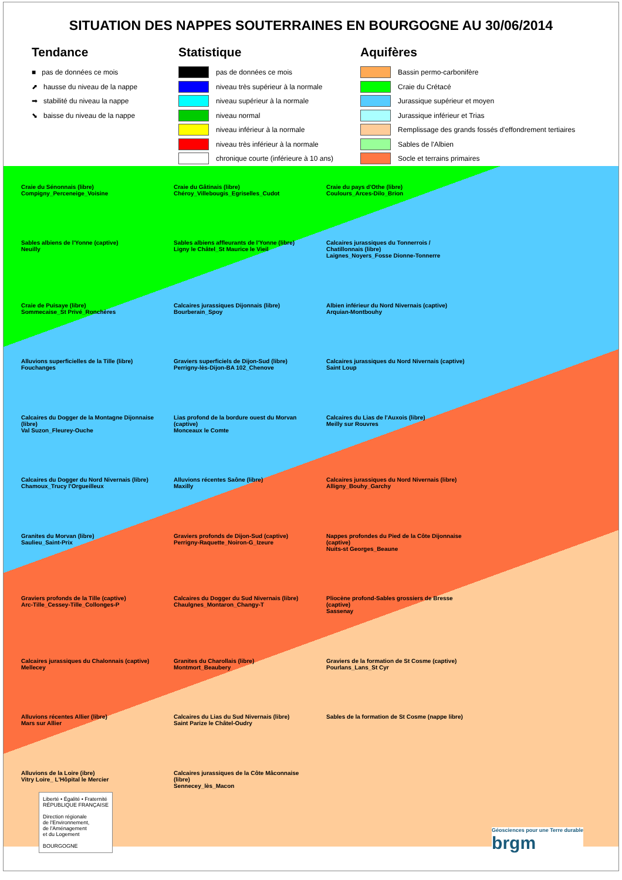SITUATION DES NAPPES SOUTERRAINES EN BOURGOGNE AU 30/06/2014
Tendance
■ pas de données ce mois
⬈ hausse du niveau de la nappe
➡ stabilité du niveau la nappe
⬊ baisse du niveau de la nappe
Statistique
pas de données ce mois
niveau très supérieur à la normale
niveau supérieur à la normale
niveau normal
niveau inférieur à la normale
niveau très inférieur à la normale
chronique courte (inférieure à 10 ans)
Aquifères
Bassin permo-carbonifère
Craie du Crétacé
Jurassique supérieur et moyen
Jurassique inférieur et Trias
Remplissage des grands fossés d'effondrement tertiaires
Sables de l'Albien
Socle et terrains primaires
Craie du Sénonnais (libre)
Compigny_Perceneige_Voisine
Craie du Gâtinais (libre)
Chéroy_Villebougis_Egriselles_Cudot
Craie du pays d'Othe (libre)
Coulours_Arces-Dilo_Brion
Sables albiens de l'Yonne (captive)
Neuilly
Sables albiens affleurants de l'Yonne (libre)
Ligny le Châtel_St Maurice le Vieil
Calcaires jurassiques du Tonnerrois / Chatillonnais (libre)
Laignes_Noyers_Fosse Dionne-Tonnerre
Craie de Puisaye (libre)
Sommecaise_St Privé_Ronchères
Calcaires jurassiques Dijonnais (libre)
Bourberain_Spoy
Albien inférieur du Nord Nivernais (captive)
Arquian-Montbouhy
Alluvions superficielles de la Tille (libre)
Fouchanges
Graviers superficiels de Dijon-Sud (libre)
Perrigny-lès-Dijon-BA 102_Chenove
Calcaires jurassiques du Nord Nivernais (captive)
Saint Loup
Calcaires du Dogger de la Montagne Dijonnaise (libre)
Val Suzon_Fleurey-Ouche
Lias profond de la bordure ouest du Morvan (captive)
Monceaux le Comte
Calcaires du Lias de l'Auxois (libre)
Meilly sur Rouvres
Calcaires du Dogger du Nord Nivernais (libre)
Chamoux_Trucy l'Orgueilleux
Alluvions récentes Saône (libre)
Maxilly
Calcaires jurassiques du Nord Nivernais (libre)
Alligny_Bouhy_Garchy
Granites du Morvan (libre)
Saulieu_Saint-Prix
Graviers profonds de Dijon-Sud (captive)
Perrigny-Raquette_Noiron-G_Izeure
Nappes profondes du Pied de la Côte Dijonnaise (captive)
Nuits-st Georges_Beaune
Graviers profonds de la Tille (captive)
Arc-Tille_Cessey-Tille_Collonges-P
Calcaires du Dogger du Sud Nivernais (libre)
Chaulgnes_Montaron_Changy-T
Pliocène profond-Sables grossiers de Bresse (captive)
Sassenay
Calcaires jurassiques du Chalonnais (captive)
Mellecey
Granites du Charollais (libre)
Montmort_Beaubery
Graviers de la formation de St Cosme (captive)
Pourlans_Lans_St Cyr
Alluvions récentes Allier (libre)
Mars sur Allier
Calcaires du Lias du Sud Nivernais (libre)
Saint Parize le Châtel-Oudry
Sables de la formation de St Cosme (nappe libre)
Alluvions de la Loire (ibre)
Vitry Loire_ L'Hôpital le Mercier
Calcaires jurassiques de la Côte Mâconnaise (libre)
Sennecey_lès_Macon
Liberté • Égalité • Fraternité
RÉPUBLIQUE FRANÇAISE
Direction régionale
de l'Environnement,
de l'Aménagement
et du Logement
BOURGOGNE
Géosciences pour une Terre durable
brgm